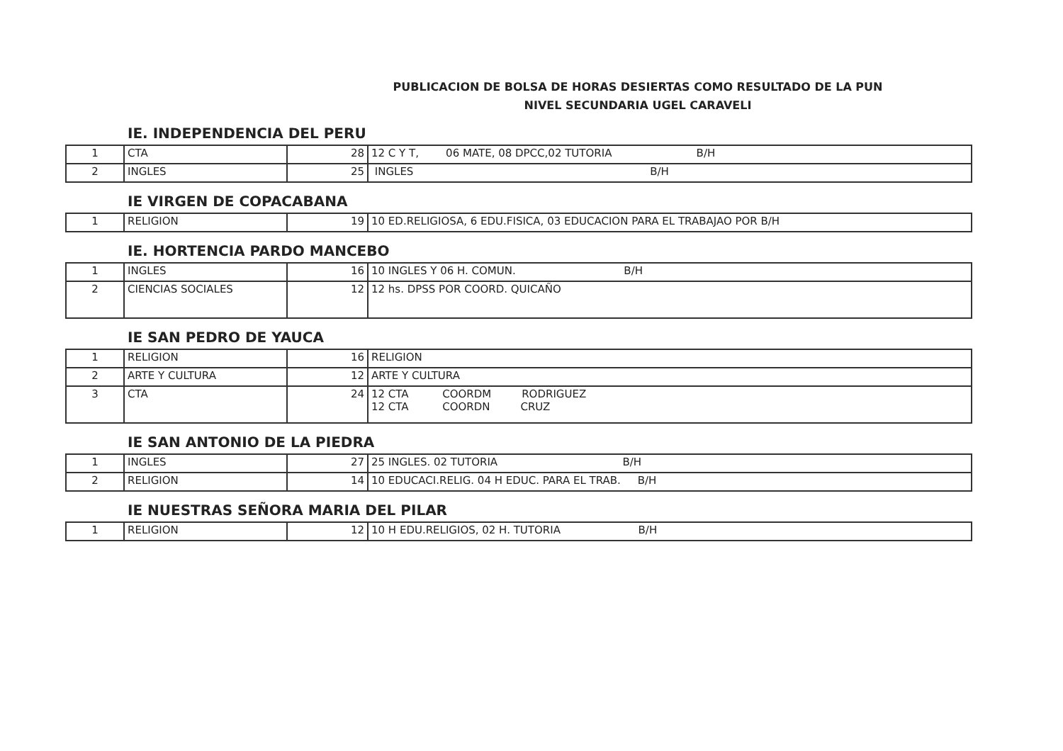PUBLICACION DE BOLSA DE HORAS DESIERTAS COMO RESULTADO DE LA PUN
NIVEL SECUNDARIA UGEL CARAVELI
IE. INDEPENDENCIA DEL PERU
| 1 | CTA | 28 | 12 C Y T, 06 MATE, 08 DPCC,02 TUTORIA B/H |
| 2 | INGLES | 25 | INGLES B/H |
IE VIRGEN DE COPACABANA
| 1 | RELIGION | 19 | 10 ED.RELIGIOSA, 6 EDU.FISICA, 03 EDUCACION PARA EL TRABAJAO POR B/H |
IE. HORTENCIA PARDO MANCEBO
| 1 | INGLES | 16 | 10 INGLES Y 06 H. COMUN. B/H |
| 2 | CIENCIAS SOCIALES | 12 | 12 hs. DPSS POR COORD. QUICAÑO |
IE SAN PEDRO DE YAUCA
| 1 | RELIGION | 16 | RELIGION |
| 2 | ARTE Y CULTURA | 12 | ARTE Y CULTURA |
| 3 | CTA | 24 | 12 CTA COORDM RODRIGUEZ 12 CTA COORDN CRUZ |
IE SAN ANTONIO DE LA PIEDRA
| 1 | INGLES | 27 | 25 INGLES. 02 TUTORIA B/H |
| 2 | RELIGION | 14 | 10 EDUCACI.RELIG. 04 H EDUC. PARA EL TRAB. B/H |
IE NUESTRAS SEÑORA MARIA DEL PILAR
| 1 | RELIGION | 12 | 10 H EDU.RELIGIOS, 02 H. TUTORIA B/H |